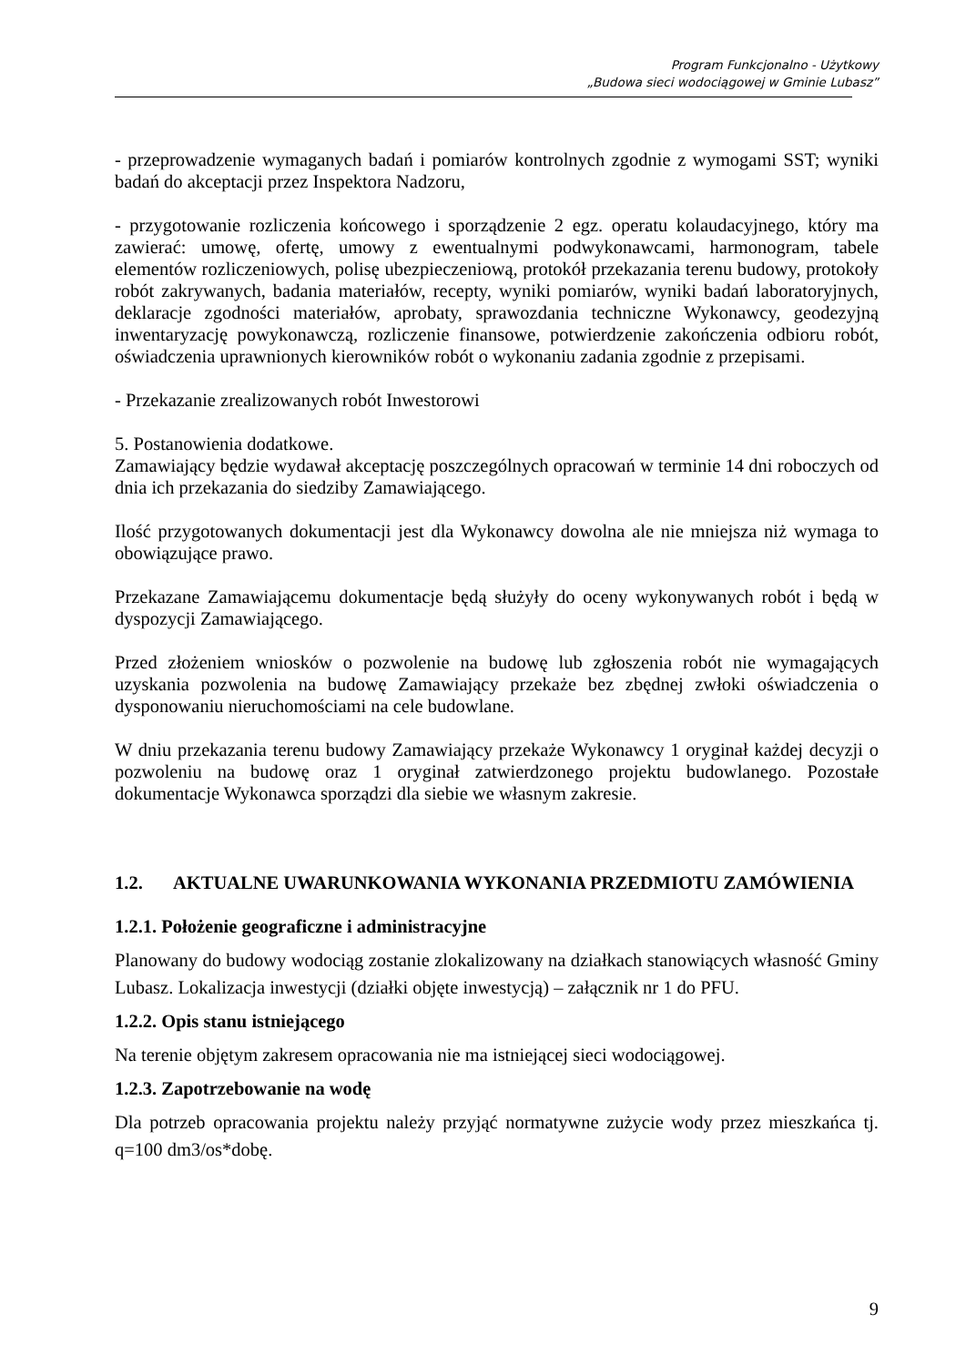Program Funkcjonalno - Użytkowy
„Budowa sieci wodociągowej w Gminie Lubasz”
- przeprowadzenie wymaganych badań i pomiarów kontrolnych zgodnie z wymogami SST; wyniki badań do akceptacji przez Inspektora Nadzoru,
- przygotowanie rozliczenia końcowego i sporządzenie 2 egz. operatu kolaudacyjnego, który ma zawierać: umowę, ofertę, umowy z ewentualnymi podwykonawcami, harmonogram, tabele elementów rozliczeniowych, polisę ubezpieczeniową, protokół przekazania terenu budowy, protokoły robót zakrywanych, badania materiałów, recepty, wyniki pomiarów, wyniki badań laboratoryjnych, deklaracje zgodności materiałów, aprobaty, sprawozdania techniczne Wykonawcy, geodezyjną inwentaryzację powykonawczą, rozliczenie finansowe, potwierdzenie zakończenia odbioru robót, oświadczenia uprawnionych kierowników robót o wykonaniu zadania zgodnie z przepisami.
- Przekazanie zrealizowanych robót Inwestorowi
5. Postanowienia dodatkowe.
Zamawiający będzie wydawał akceptację poszczególnych opracowań w terminie 14 dni roboczych od dnia ich przekazania do siedziby Zamawiającego.
Ilość przygotowanych dokumentacji jest dla Wykonawcy dowolna ale nie mniejsza niż wymaga to obowiązujące prawo.
Przekazane Zamawiającemu dokumentacje będą służyły do oceny wykonywanych robót i będą w dyspozycji Zamawiającego.
Przed złożeniem wniosków o pozwolenie na budowę lub zgłoszenia robót nie wymagających uzyskania pozwolenia na budowę Zamawiający przekaże bez zbędnej zwłoki oświadczenia o dysponowaniu nieruchomościami na cele budowlane.
W dniu przekazania terenu budowy Zamawiający przekaże Wykonawcy 1 oryginał każdej decyzji o pozwoleniu na budowę oraz 1 oryginał zatwierdzonego projektu budowlanego. Pozostałe dokumentacje Wykonawca sporządzi dla siebie we własnym zakresie.
1.2. AKTUALNE UWARUNKOWANIA WYKONANIA PRZEDMIOTU ZAMÓWIENIA
1.2.1. Położenie geograficzne i administracyjne
Planowany do budowy wodociąg zostanie zlokalizowany na działkach stanowiących własność Gminy Lubasz. Lokalizacja inwestycji (działki objęte inwestycją) – załącznik nr 1 do PFU.
1.2.2. Opis stanu istniejącego
Na terenie objętym zakresem opracowania nie ma istniejącej sieci wodociągowej.
1.2.3. Zapotrzebowanie na wodę
Dla potrzeb opracowania projektu należy przyjąć normatywne zużycie wody przez mieszkańca tj. q=100 dm3/os*dobę.
9